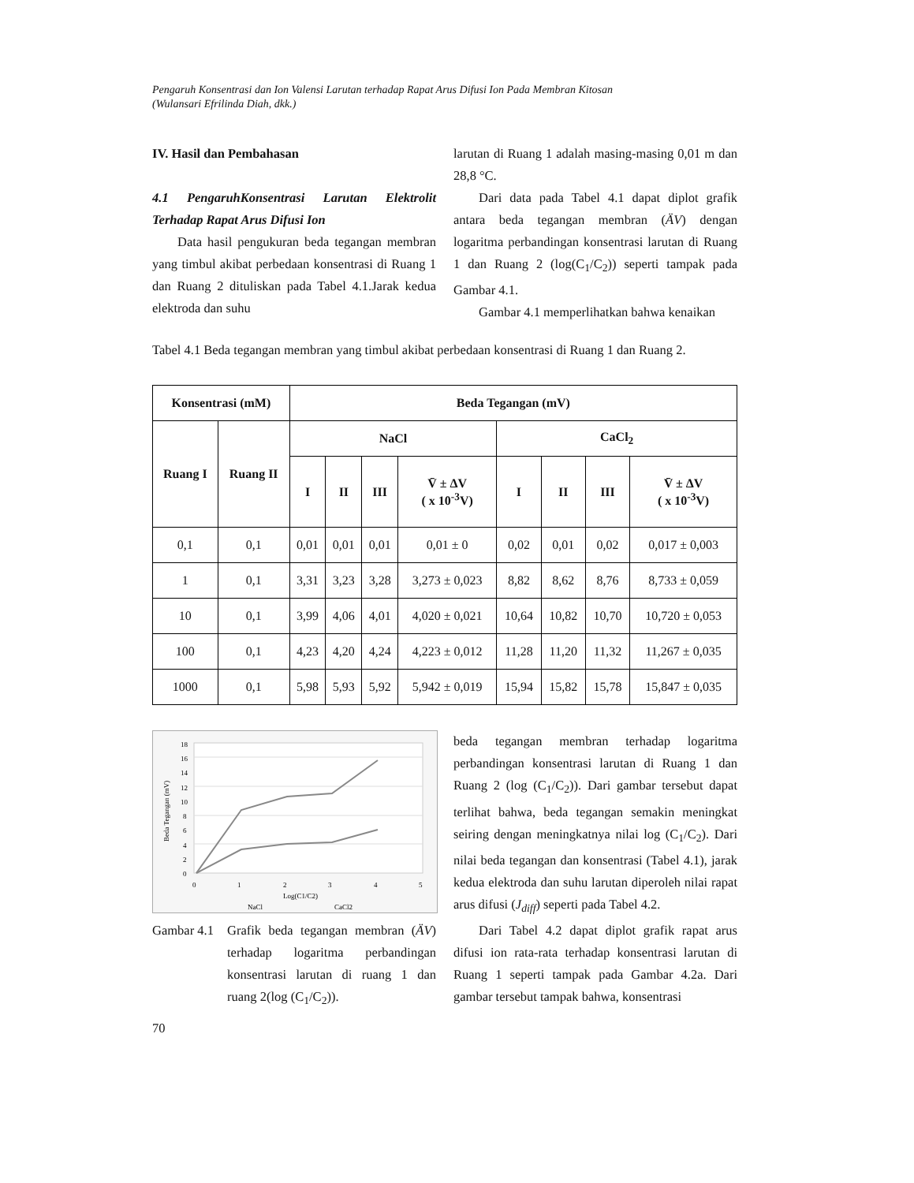Pengaruh Konsentrasi dan Ion Valensi Larutan terhadap Rapat Arus Difusi Ion Pada Membran Kitosan
(Wulansari Efrilinda Diah, dkk.)
IV. Hasil dan Pembahasan
4.1 PengaruhKonsentrasi Larutan Elektrolit Terhadap Rapat Arus Difusi Ion
Data hasil pengukuran beda tegangan membran yang timbul akibat perbedaan konsentrasi di Ruang 1 dan Ruang 2 dituliskan pada Tabel 4.1.Jarak kedua elektroda dan suhu
larutan di Ruang 1 adalah masing-masing 0,01 m dan 28,8 °C.
Dari data pada Tabel 4.1 dapat diplot grafik antara beda tegangan membran (ÄV) dengan logaritma perbandingan konsentrasi larutan di Ruang 1 dan Ruang 2 (log(C<sub>1</sub>/C<sub>2</sub>)) seperti tampak pada Gambar 4.1.
Gambar 4.1 memperlihatkan bahwa kenaikan
Tabel 4.1 Beda tegangan membran yang timbul akibat perbedaan konsentrasi di Ruang 1 dan Ruang 2.
| Konsentrasi (mM) | | Beda Tegangan (mV) | | | | | | | |
| --- | --- | --- | --- | --- | --- | --- | --- | --- | --- |
| Ruang I | Ruang II | NaCl | | | | CaCl<sub>2</sub> | | | |
| | | I | II | III | V̄ ± ΔV ( x 10<sup>-3</sup>V) | I | II | III | V̄ ± ΔV ( x 10<sup>-3</sup>V) |
| 0,1 | 0,1 | 0,01 | 0,01 | 0,01 | 0,01 ± 0 | 0,02 | 0,01 | 0,02 | 0,017 ± 0,003 |
| 1 | 0,1 | 3,31 | 3,23 | 3,28 | 3,273 ± 0,023 | 8,82 | 8,62 | 8,76 | 8,733 ± 0,059 |
| 10 | 0,1 | 3,99 | 4,06 | 4,01 | 4,020 ± 0,021 | 10,64 | 10,82 | 10,70 | 10,720 ± 0,053 |
| 100 | 0,1 | 4,23 | 4,20 | 4,24 | 4,223 ± 0,012 | 11,28 | 11,20 | 11,32 | 11,267 ± 0,035 |
| 1000 | 0,1 | 5,98 | 5,93 | 5,92 | 5,942 ± 0,019 | 15,94 | 15,82 | 15,78 | 15,847 ± 0,035 |
18
16
14
12
10
8
6
4
2
0
0
1
2
3
4
5
Log(C1/C2)
Beda Tegangan (mV)
NaCl
CaCl2
Gambar 4.1 Grafik beda tegangan membran (ÄV) terhadap logaritma perbandingan konsentrasi larutan di ruang 1 dan ruang 2(log (C<sub>1</sub>/C<sub>2</sub>)).
beda tegangan membran terhadap logaritma perbandingan konsentrasi larutan di Ruang 1 dan Ruang 2 (log (C<sub>1</sub>/C<sub>2</sub>)). Dari gambar tersebut dapat terlihat bahwa, beda tegangan semakin meningkat seiring dengan meningkatnya nilai log (C<sub>1</sub>/C<sub>2</sub>). Dari nilai beda tegangan dan konsentrasi (Tabel 4.1), jarak kedua elektroda dan suhu larutan diperoleh nilai rapat arus difusi (J<sub>diff</sub>) seperti pada Tabel 4.2.
Dari Tabel 4.2 dapat diplot grafik rapat arus difusi ion rata-rata terhadap konsentrasi larutan di Ruang 1 seperti tampak pada Gambar 4.2a. Dari gambar tersebut tampak bahwa, konsentrasi
70